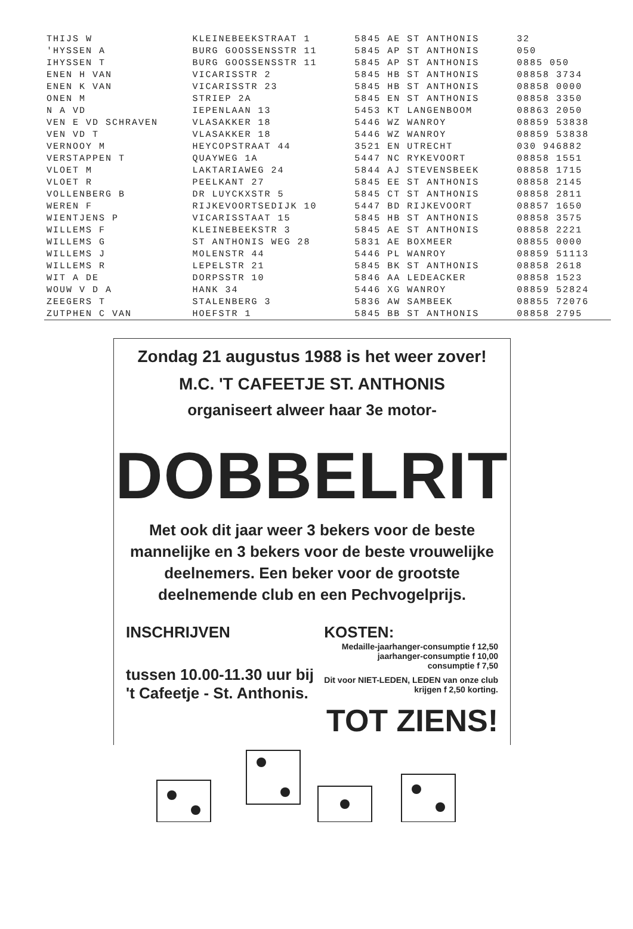| THIJS W | KLEINEBEEKSTRAAT 1 | 5845 AE ST ANTHONIS | 32 |
| 'HYSSEN A | BURG GOOSSENSSTR 11 | 5845 AP ST ANTHONIS | 050 |
| IHYSSEN T | BURG GOOSSENSSTR 11 | 5845 AP ST ANTHONIS | 0885 050 |
| ENEN H VAN | VICARISSTR 2 | 5845 HB ST ANTHONIS | 08858 3734 |
| ENEN K VAN | VICARISSTR 23 | 5845 HB ST ANTHONIS | 08858 0000 |
| ONEN M | STRIEP 2A | 5845 EN ST ANTHONIS | 08858 3350 |
| N A VD | IEPENLAAN 13 | 5453 KT LANGENBOOM | 08863 2050 |
| VEN E VD SCHRAVEN | VLASAKKER 18 | 5446 WZ WANROY | 08859 53838 |
| VEN VD T | VLASAKKER 18 | 5446 WZ WANROY | 08859 53838 |
| VERNOOY M | HEYCOPSTRAAT 44 | 3521 EN UTRECHT | 030 946882 |
| VERSTAPPEN T | QUAYWEG 1A | 5447 NC RYKEVOORT | 08858 1551 |
| VLOET M | LAKTARIAWEG 24 | 5844 AJ STEVENSBEEK | 08858 1715 |
| VLOET R | PEELKANT 27 | 5845 EE ST ANTHONIS | 08858 2145 |
| VOLLENBERG B | DR LUYCKXSTR 5 | 5845 CT ST ANTHONIS | 08858 2811 |
| WEREN F | RIJKEVOORTSEDIJK 10 | 5447 BD RIJKEVOORT | 08857 1650 |
| WIENTJENS P | VICARISSTAAT 15 | 5845 HB ST ANTHONIS | 08858 3575 |
| WILLEMS F | KLEINEBEEKSTR 3 | 5845 AE ST ANTHONIS | 08858 2221 |
| WILLEMS G | ST ANTHONIS WEG 28 | 5831 AE BOXMEER | 08855 0000 |
| WILLEMS J | MOLENSTR 44 | 5446 PL WANROY | 08859 51113 |
| WILLEMS R | LEPELSTR 21 | 5845 BK ST ANTHONIS | 08858 2618 |
| WIT A DE | DORPSSTR 10 | 5846 AA LEDEACKER | 08858 1523 |
| WOUW V D A | HANK 34 | 5446 XG WANROY | 08859 52824 |
| ZEEGERS T | STALENBERG 3 | 5836 AW SAMBEEK | 08855 72076 |
| ZUTPHEN C VAN | HOEFSTR 1 | 5845 BB ST ANTHONIS | 08858 2795 |
Zondag 21 augustus 1988 is het weer zover!
M.C. 'T CAFEETJE ST. ANTHONIS
organiseert alweer haar 3e motor-
DOBBELRIT
Met ook dit jaar weer 3 bekers voor de beste mannelijke en 3 bekers voor de beste vrouwelijke deelnemers. Een beker voor de grootste deelnemende club en een Pechvogelprijs.
INSCHRIJVEN
tussen 10.00-11.30 uur bij
't Cafeetje - St. Anthonis.
KOSTEN:
Medaille-jaarhanger-consumptie f 12,50
jaarhanger-consumptie f 10,00
consumptie f 7,50
Dit voor NIET-LEDEN, LEDEN van onze club
krijgen f 2,50 korting.
TOT ZIENS!